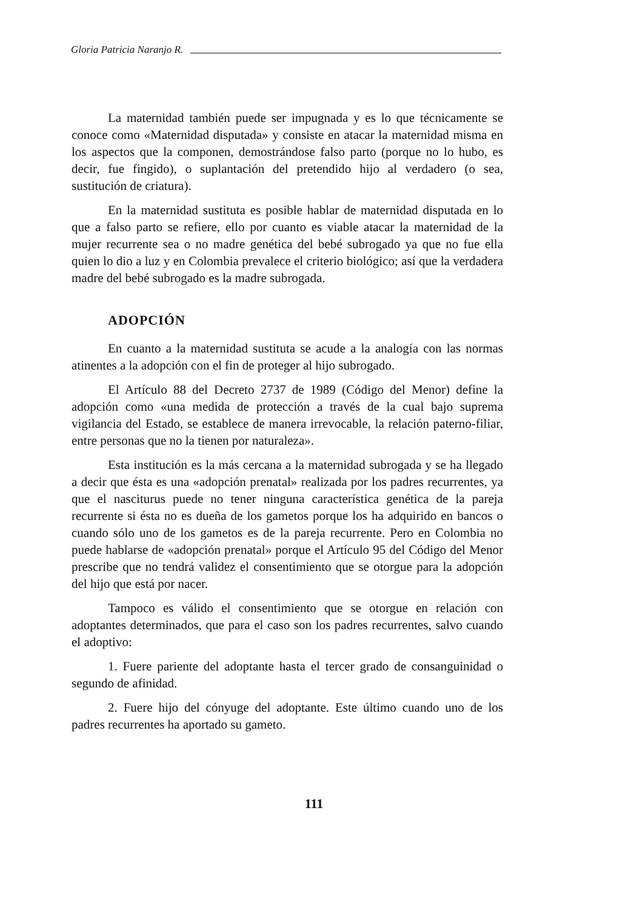Gloria Patricia Naranjo R.
La maternidad también puede ser impugnada y es lo que técnicamente se conoce como «Maternidad disputada» y consiste en atacar la maternidad misma en los aspectos que la componen, demostrándose falso parto (porque no lo hubo, es decir, fue fingido), o suplantación del pretendido hijo al verdadero (o sea, sustitución de criatura).
En la maternidad sustituta es posible hablar de maternidad disputada en lo que a falso parto se refiere, ello por cuanto es viable atacar la maternidad de la mujer recurrente sea o no madre genética del bebé subrogado ya que no fue ella quien lo dio a luz y en Colombia prevalece el criterio biológico; así que la verdadera madre del bebé subrogado es la madre subrogada.
ADOPCIÓN
En cuanto a la maternidad sustituta se acude a la analogía con las normas atinentes a la adopción con el fin de proteger al hijo subrogado.
El Artículo 88 del Decreto 2737 de 1989 (Código del Menor) define la adopción como «una medida de protección a través de la cual bajo suprema vigilancia del Estado, se establece de manera irrevocable, la relación paterno-filiar, entre personas que no la tienen por naturaleza».
Esta institución es la más cercana a la maternidad subrogada y se ha llegado a decir que ésta es una «adopción prenatal» realizada por los padres recurrentes, ya que el nasciturus puede no tener ninguna característica genética de la pareja recurrente si ésta no es dueña de los gametos porque los ha adquirido en bancos o cuando sólo uno de los gametos es de la pareja recurrente. Pero en Colombia no puede hablarse de «adopción prenatal» porque el Artículo 95 del Código del Menor prescribe que no tendrá validez el consentimiento que se otorgue para la adopción del hijo que está por nacer.
Tampoco es válido el consentimiento que se otorgue en relación con adoptantes determinados, que para el caso son los padres recurrentes, salvo cuando el adoptivo:
1. Fuere pariente del adoptante hasta el tercer grado de consanguinidad o segundo de afinidad.
2. Fuere hijo del cónyuge del adoptante. Este último cuando uno de los padres recurrentes ha aportado su gameto.
111